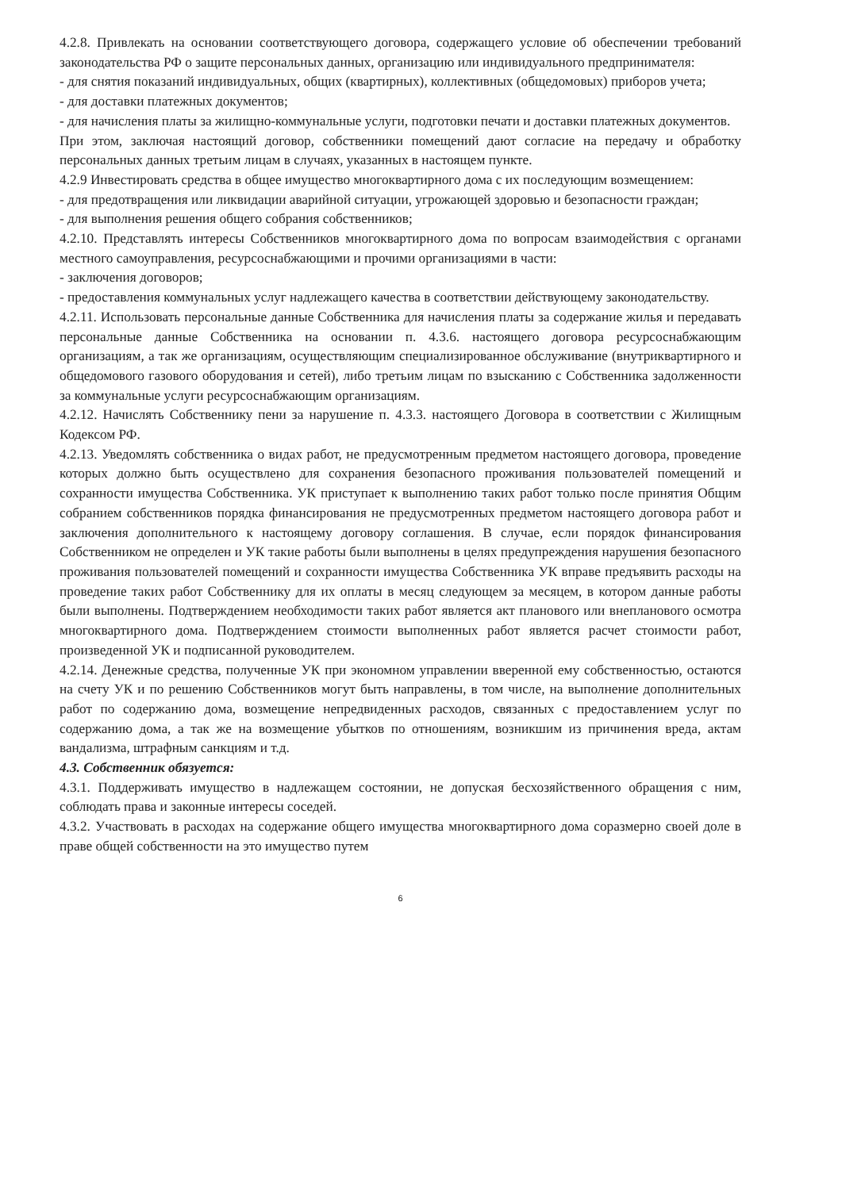4.2.8. Привлекать на основании соответствующего договора, содержащего условие об обеспечении требований законодательства РФ о защите персональных данных, организацию или индивидуального предпринимателя:
- для снятия показаний индивидуальных, общих (квартирных), коллективных (общедомовых) приборов учета;
- для доставки платежных документов;
- для начисления платы за жилищно-коммунальные услуги, подготовки печати и доставки платежных документов.
При этом, заключая настоящий договор, собственники помещений дают согласие на передачу и обработку персональных данных третьим лицам в случаях, указанных в настоящем пункте.
4.2.9 Инвестировать средства в общее имущество многоквартирного дома с их последующим возмещением:
- для предотвращения или ликвидации аварийной ситуации, угрожающей здоровью и безопасности граждан;
- для выполнения решения общего собрания собственников;
4.2.10. Представлять интересы Собственников многоквартирного дома по вопросам взаимодействия с органами местного самоуправления, ресурсоснабжающими и прочими организациями в части:
- заключения договоров;
- предоставления коммунальных услуг надлежащего качества в соответствии действующему законодательству.
4.2.11. Использовать персональные данные Собственника для начисления платы за содержание жилья и передавать персональные данные Собственника на основании п. 4.3.6. настоящего договора ресурсоснабжающим организациям, а так же организациям, осуществляющим специализированное обслуживание (внутриквартирного и общедомового газового оборудования и сетей), либо третьим лицам по взысканию с Собственника задолженности за коммунальные услуги ресурсоснабжающим организациям.
4.2.12. Начислять Собственнику пени за нарушение п. 4.3.3. настоящего Договора в соответствии с Жилищным Кодексом РФ.
4.2.13. Уведомлять собственника о видах работ, не предусмотренным предметом настоящего договора, проведение которых должно быть осуществлено для сохранения безопасного проживания пользователей помещений и сохранности имущества Собственника. УК приступает к выполнению таких работ только после принятия Общим собранием собственников порядка финансирования не предусмотренных предметом настоящего договора работ и заключения дополнительного к настоящему договору соглашения. В случае, если порядок финансирования Собственником не определен и УК такие работы были выполнены в целях предупреждения нарушения безопасного проживания пользователей помещений и сохранности имущества Собственника УК вправе предъявить расходы на проведение таких работ Собственнику для их оплаты в месяц следующем за месяцем, в котором данные работы были выполнены. Подтверждением необходимости таких работ является акт планового или внепланового осмотра многоквартирного дома. Подтверждением стоимости выполненных работ является расчет стоимости работ, произведенной УК и подписанной руководителем.
4.2.14. Денежные средства, полученные УК при экономном управлении вверенной ему собственностью, остаются на счету УК и по решению Собственников могут быть направлены, в том числе, на выполнение дополнительных работ по содержанию дома, возмещение непредвиденных расходов, связанных с предоставлением услуг по содержанию дома, а так же на возмещение убытков по отношениям, возникшим из причинения вреда, актам вандализма, штрафным санкциям и т.д.
4.3. Собственник обязуется:
4.3.1. Поддерживать имущество в надлежащем состоянии, не допуская бесхозяйственного обращения с ним, соблюдать права и законные интересы соседей.
4.3.2. Участвовать в расходах на содержание общего имущества многоквартирного дома соразмерно своей доле в праве общей собственности на это имущество путем
6